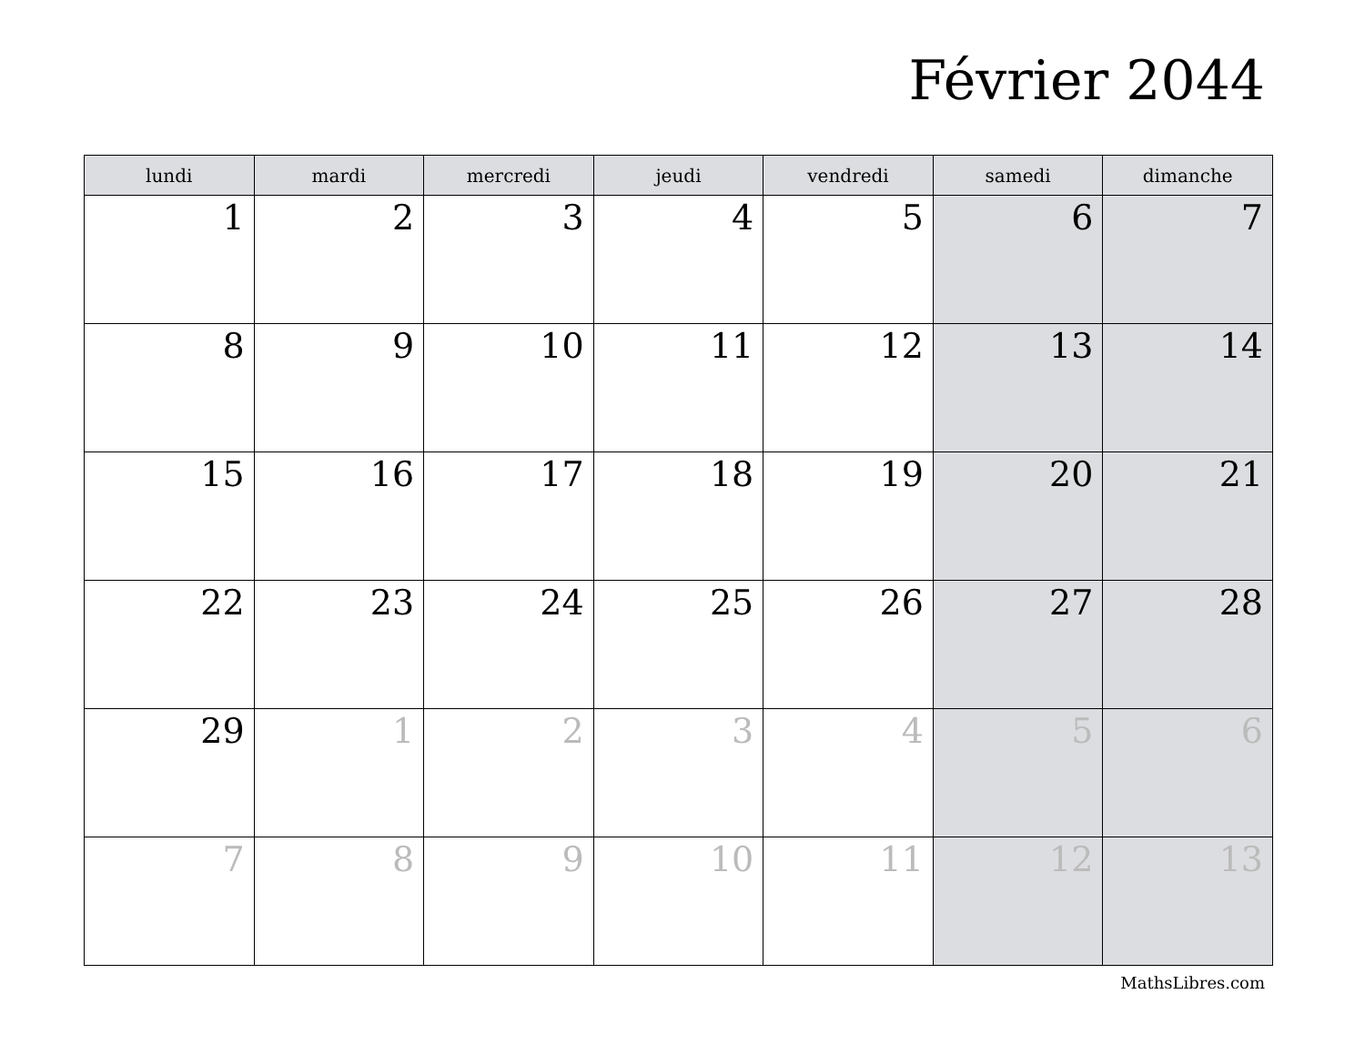Février 2044
| lundi | mardi | mercredi | jeudi | vendredi | samedi | dimanche |
| --- | --- | --- | --- | --- | --- | --- |
| 1 | 2 | 3 | 4 | 5 | 6 | 7 |
| 8 | 9 | 10 | 11 | 12 | 13 | 14 |
| 15 | 16 | 17 | 18 | 19 | 20 | 21 |
| 22 | 23 | 24 | 25 | 26 | 27 | 28 |
| 29 | 1 | 2 | 3 | 4 | 5 | 6 |
| 7 | 8 | 9 | 10 | 11 | 12 | 13 |
MathsLibres.com